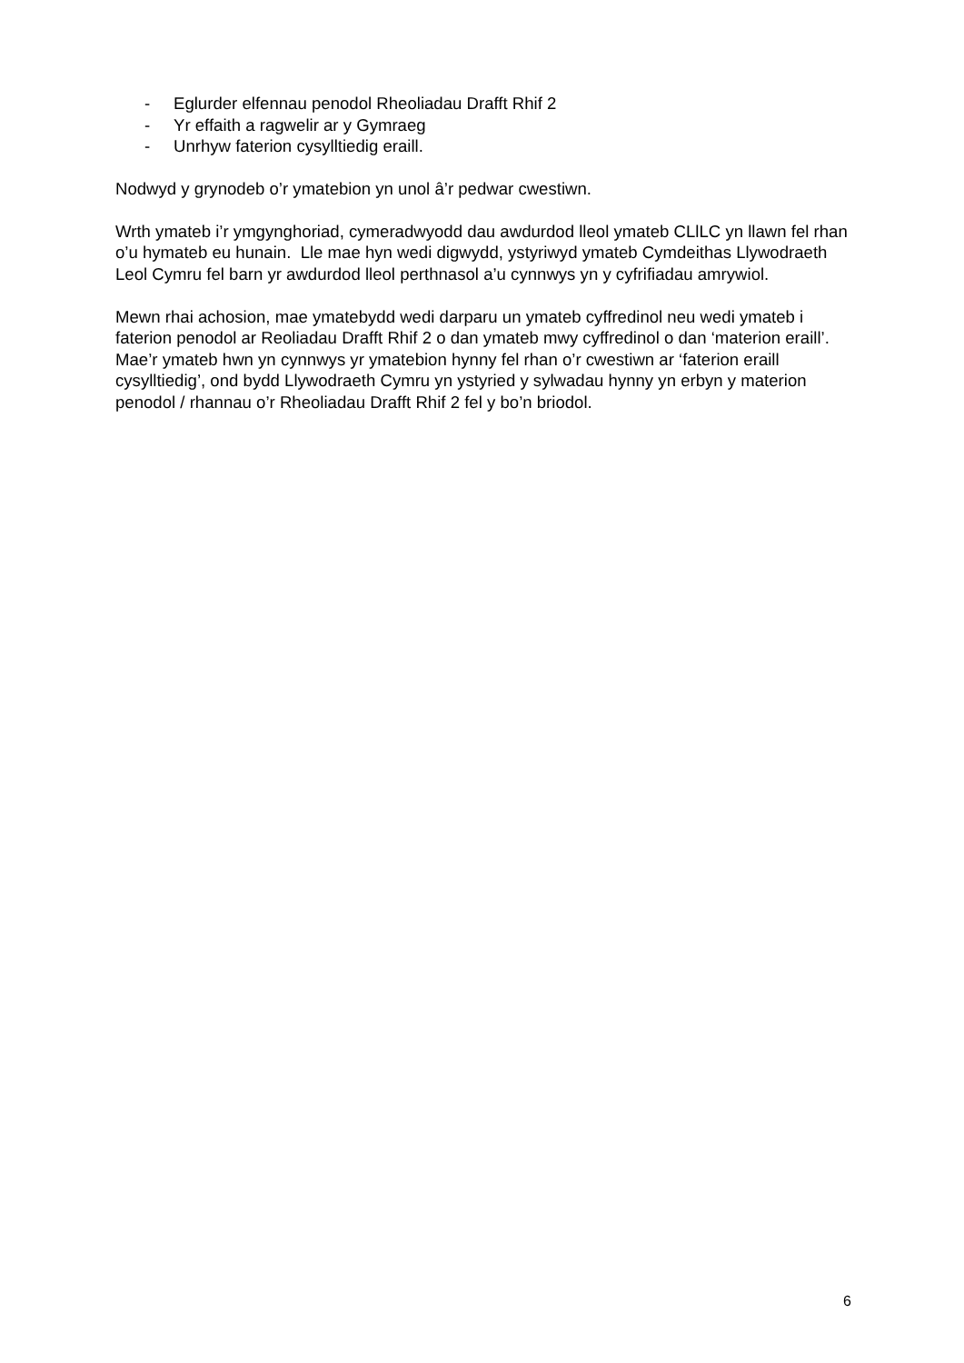- Eglurder elfennau penodol Rheoliadau Drafft Rhif 2
- Yr effaith a ragwelir ar y Gymraeg
- Unrhyw faterion cysylltiedig eraill.
Nodwyd y grynodeb o’r ymatebion yn unol â’r pedwar cwestiwn.
Wrth ymateb i’r ymgynghoriad, cymeradwyodd dau awdurdod lleol ymateb CLlLC yn llawn fel rhan o’u hymateb eu hunain. Lle mae hyn wedi digwydd, ystyriwyd ymateb Cymdeithas Llywodraeth Leol Cymru fel barn yr awdurdod lleol perthnasol a’u cynnwys yn y cyfrifiadau amrywiol.
Mewn rhai achosion, mae ymatebydd wedi darparu un ymateb cyffredinol neu wedi ymateb i faterion penodol ar Reoliadau Drafft Rhif 2 o dan ymateb mwy cyffredinol o dan ‘materion eraill’. Mae’r ymateb hwn yn cynnwys yr ymatebion hynny fel rhan o’r cwestiwn ar ‘faterion eraill cysylltiedig’, ond bydd Llywodraeth Cymru yn ystyried y sylwadau hynny yn erbyn y materion penodol / rhannau o’r Rheoliadau Drafft Rhif 2 fel y bo’n briodol.
6